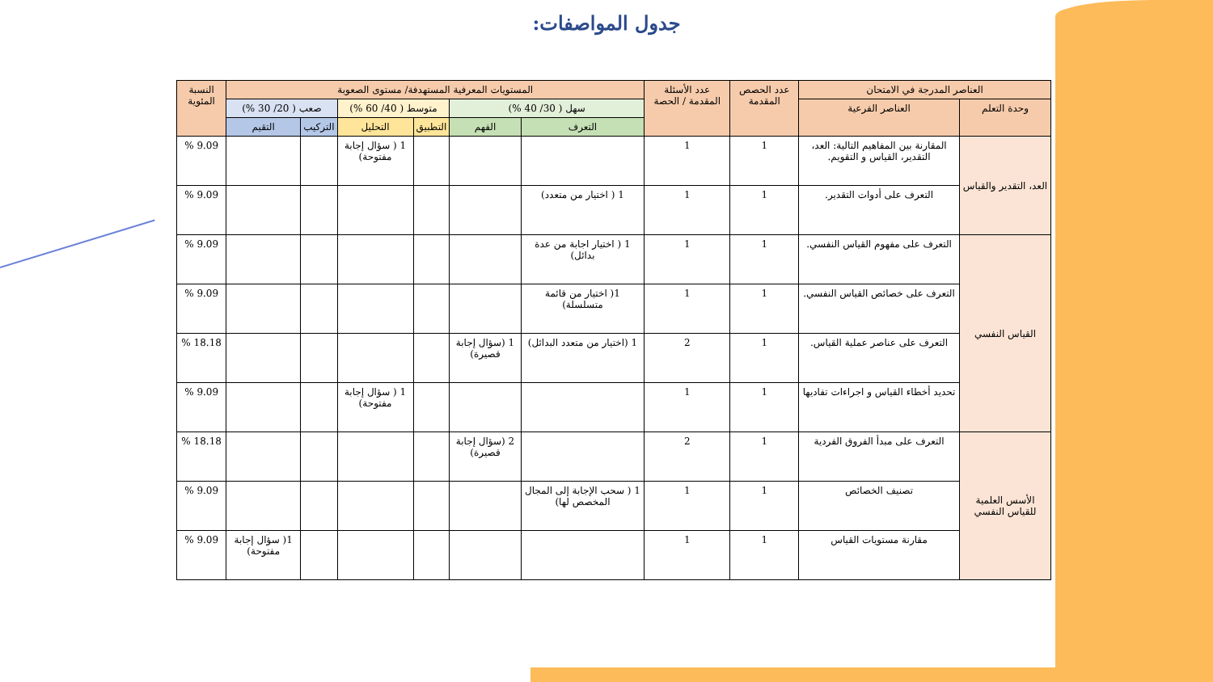جدول المواصفات:
| العناصر المدرجة في الامتحان | | عدد الحصص المقدمة | عدد الأسئلة المقدمة / الحصة | المستويات المعرفية المستهدفة/ مستوى الصعوبة | | | | | | النسبة المئوية |
| --- | --- | --- | --- | --- | --- | --- | --- | --- | --- | --- |
| وحدة التعلم | العناصر الفرعية | | | سهل ( 30/ 40 %) | | متوسط ( 40/ 60 %) | | صعب ( 20/ 30 %) | | |
| | | | | التعرف | الفهم | التطبيق | التحليل | التركيب | التقيم | |
| العد، التقدير والقياس | المقارنة بين المفاهيم التالية: العد، التقدير، القياس و التقويم. | 1 | 1 | | | | 1 ( سؤال إجابة مفتوحة) | | | 9.09 % |
| | التعرف على أدوات التقدير. | 1 | 1 | 1 ( اختيار من متعدد) | | | | | | 9.09 % |
| القياس النفسي | التعرف على مفهوم القياس النفسي. | 1 | 1 | 1 ( اختيار اجابة من عدة بدائل) | | | | | | 9.09 % |
| | التعرف على خصائص القياس النفسي. | 1 | 1 | 1( اختيار من قائمة متسلسلة) | | | | | | 9.09 % |
| | التعرف على عناصر عملية القياس. | 1 | 2 | 1 (اختيار من متعدد البدائل) | 1 (سؤال إجابة قصيرة) | | | | | 18.18 % |
| | تحديد أخطاء القياس و اجراءات تفاديها | 1 | 1 | | | | 1 ( سؤال إجابة مفتوحة) | | | 9.09 % |
| الأسس العلمية للقياس النفسي | التعرف على مبدأ الفروق الفردية | 1 | 2 | | 2 (سؤال إجابة قصيرة) | | | | | 18.18 % |
| | تصنيف الخصائص | 1 | 1 | 1 ( سحب الإجابة إلى المجال المخصص لها) | | | | | | 9.09 % |
| | مقارنة مستويات القياس | 1 | 1 | | | | | | 1( سؤال إجابة مفتوحة) | 9.09 % |